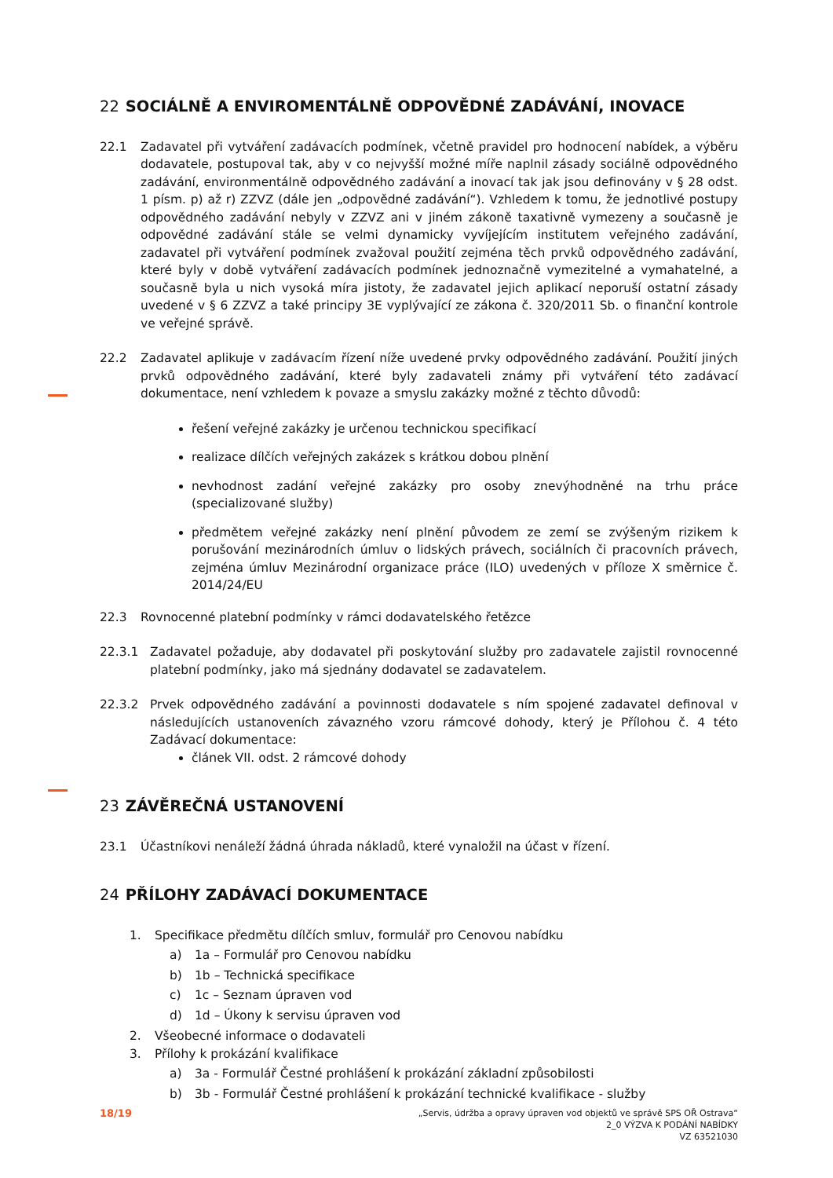22 SOCIÁLNĚ A ENVIROMENTÁLNĚ ODPOVĚDNÉ ZADÁVÁNÍ, INOVACE
22.1 Zadavatel při vytváření zadávacích podmínek, včetně pravidel pro hodnocení nabídek, a výběru dodavatele, postupoval tak, aby v co nejvyšší možné míře naplnil zásady sociálně odpovědného zadávání, environmentálně odpovědného zadávání a inovací tak jak jsou definovány v § 28 odst. 1 písm. p) až r) ZZVZ (dále jen „odpovědné zadávání“). Vzhledem k tomu, že jednotlivé postupy odpovědného zadávání nebyly v ZZVZ ani v jiném zákoně taxativně vymezeny a současně je odpovědné zadávání stále se velmi dynamicky vyvíjejícím institutem veřejného zadávání, zadavatel při vytváření podmínek zvažoval použití zejména těch prvků odpovědného zadávání, které byly v době vytváření zadávacích podmínek jednoznačně vymezitelné a vymahatelné, a současně byla u nich vysoká míra jistoty, že zadavatel jejich aplikací neporuší ostatní zásady uvedené v § 6 ZZVZ a také principy 3E vyplývající ze zákona č. 320/2011 Sb. o finanční kontrole ve veřejné správě.
22.2 Zadavatel aplikuje v zadávacím řízení níže uvedené prvky odpovědného zadávání. Použití jiných prvků odpovědného zadávání, které byly zadavateli známy při vytváření této zadávací dokumentace, není vzhledem k povaze a smyslu zakázky možné z těchto důvodů:
řešení veřejné zakázky je určenou technickou specifikací
realizace dílčích veřejných zakázek s krátkou dobou plnění
nevhodnost zadání veřejné zakázky pro osoby znevýhodněné na trhu práce (specializované služby)
předmětem veřejné zakázky není plnění původem ze zemí se zvýšeným rizikem k porušování mezinárodních úmluv o lidských právech, sociálních či pracovních právech, zejména úmluv Mezinárodní organizace práce (ILO) uvedených v příloze X směrnice č. 2014/24/EU
22.3 Rovnocenné platební podmínky v rámci dodavatelského řetězce
22.3.1 Zadavatel požaduje, aby dodavatel při poskytování služby pro zadavatele zajistil rovnocenné platební podmínky, jako má sjednány dodavatel se zadavatelem.
22.3.2 Prvek odpovědného zadávání a povinnosti dodavatele s ním spojené zadavatel definoval v následujících ustanoveních závazného vzoru rámcové dohody, který je Přílohou č. 4 této Zadávací dokumentace:
článek VII. odst. 2 rámcové dohody
23 ZÁVĚREČNÁ USTANOVENÍ
23.1 Účastníkovi nenáleží žádná úhrada nákladů, které vynaložil na účast v řízení.
24 PŘÍLOHY ZADÁVACÍ DOKUMENTACE
1. Specifikace předmětu dílčích smluv, formulář pro Cenovou nabídku
a) 1a – Formulář pro Cenovou nabídku
b) 1b – Technická specifikace
c) 1c – Seznam úpraven vod
d) 1d – Úkony k servisu úpraven vod
2. Všeobecné informace o dodavateli
3. Přílohy k prokázání kvalifikace
a) 3a - Formulář Čestné prohlášení k prokázání základní způsobilosti
b) 3b - Formulář Čestné prohlášení k prokázání technické kvalifikace - služby
18/19
„Servis, údržba a opravy úpraven vod objektů ve správě SPS OŘ Ostrava“
2_0 VÝZVA K PODÁNÍ NABÍDKY
VZ 63521030